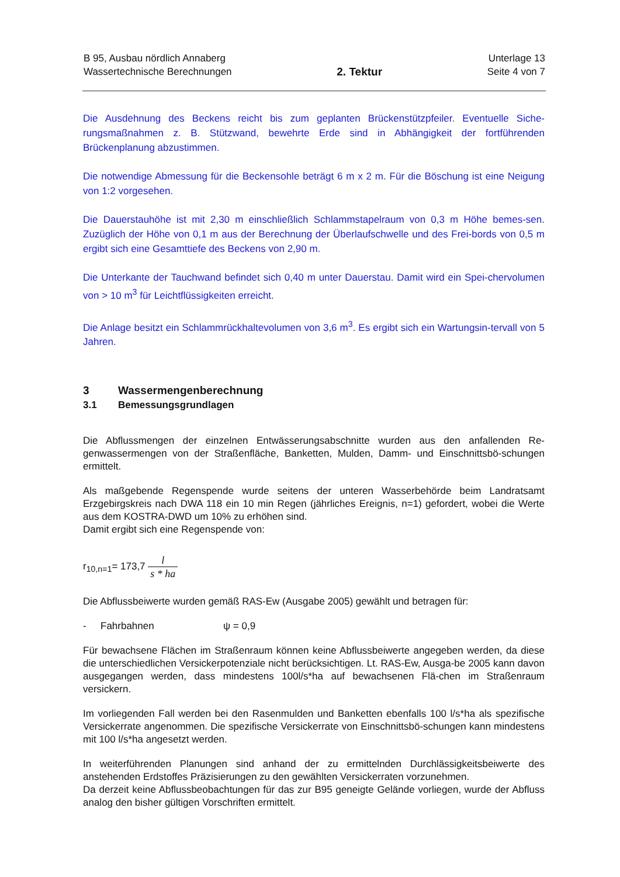B 95, Ausbau nördlich Annaberg
Wassertechnische Berechnungen
2. Tektur
Unterlage 13
Seite 4 von 7
Die Ausdehnung des Beckens reicht bis zum geplanten Brückenstützpfeiler. Eventuelle Siche-rungsmaßnahmen z. B. Stützwand, bewehrte Erde sind in Abhängigkeit der fortführenden Brückenplanung abzustimmen.
Die notwendige Abmessung für die Beckensohle beträgt 6 m x 2 m. Für die Böschung ist eine Neigung von 1:2 vorgesehen.
Die Dauerstauhöhe ist mit 2,30 m einschließlich Schlammstapelraum von 0,3 m Höhe bemes-sen. Zuzüglich der Höhe von 0,1 m aus der Berechnung der Überlaufschwelle und des Frei-bords von 0,5 m ergibt sich eine Gesamttiefe des Beckens von 2,90 m.
Die Unterkante der Tauchwand befindet sich 0,40 m unter Dauerstau. Damit wird ein Spei-chervolumen von > 10 m<sup>3</sup> für Leichtflüssigkeiten erreicht.
Die Anlage besitzt ein Schlammrückhaltevolumen von 3,6 m<sup>3</sup>. Es ergibt sich ein Wartungsin-tervall von 5 Jahren.
3 Wassermengenberechnung
3.1 Bemessungsgrundlagen
Die Abflussmengen der einzelnen Entwässerungsabschnitte wurden aus den anfallenden Re-genwassermengen von der Straßenfläche, Banketten, Mulden, Damm- und Einschnittsbö-schungen ermittelt.
Als maßgebende Regenspende wurde seitens der unteren Wasserbehörde beim Landratsamt Erzgebirgskreis nach DWA 118 ein 10 min Regen (jährliches Ereignis, n=1) gefordert, wobei die Werte aus dem KOSTRA-DWD um 10% zu erhöhen sind.
Damit ergibt sich eine Regenspende von:
r<sub>10,n=1</sub>= 173,7 l s * ha
Die Abflussbeiwerte wurden gemäß RAS-Ew (Ausgabe 2005) gewählt und betragen für:
- Fahrbahnen ψ = 0,9
Für bewachsene Flächen im Straßenraum können keine Abflussbeiwerte angegeben werden, da diese die unterschiedlichen Versickerpotenziale nicht berücksichtigen. Lt. RAS-Ew, Ausga-be 2005 kann davon ausgegangen werden, dass mindestens 100l/s*ha auf bewachsenen Flä-chen im Straßenraum versickern.
Im vorliegenden Fall werden bei den Rasenmulden und Banketten ebenfalls 100 l/s*ha als spezifische Versickerrate angenommen. Die spezifische Versickerrate von Einschnittsbö-schungen kann mindestens mit 100 l/s*ha angesetzt werden.
In weiterführenden Planungen sind anhand der zu ermittelnden Durchlässigkeitsbeiwerte des anstehenden Erdstoffes Präzisierungen zu den gewählten Versickerraten vorzunehmen.
Da derzeit keine Abflussbeobachtungen für das zur B95 geneigte Gelände vorliegen, wurde der Abfluss analog den bisher gültigen Vorschriften ermittelt.